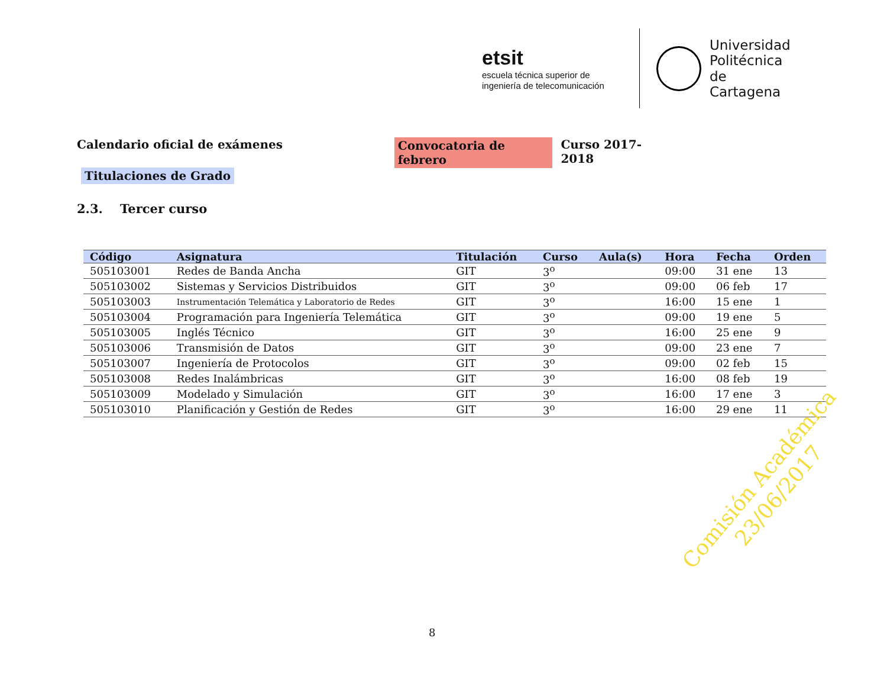etsit
escuela técnica superior de
ingeniería de telecomunicación
Universidad
Politécnica
de Cartagena
Calendario oficial de exámenes Convocatoria de febrero Curso 2017-2018
Titulaciones de Grado
2.3. Tercer curso
| Código | Asignatura | Titulación | Curso | Aula(s) | Hora | Fecha | Orden |
| --- | --- | --- | --- | --- | --- | --- | --- |
| 505103001 | Redes de Banda Ancha | GIT | 3<sup>o</sup> | | 09:00 | 31 ene | 13 |
| 505103002 | Sistemas y Servicios Distribuidos | GIT | 3<sup>o</sup> | | 09:00 | 06 feb | 17 |
| 505103003 | Instrumentación Telemática y Laboratorio de Redes | GIT | 3<sup>o</sup> | | 16:00 | 15 ene | 1 |
| 505103004 | Programación para Ingeniería Telemática | GIT | 3<sup>o</sup> | | 09:00 | 19 ene | 5 |
| 505103005 | Inglés Técnico | GIT | 3<sup>o</sup> | | 16:00 | 25 ene | 9 |
| 505103006 | Transmisión de Datos | GIT | 3<sup>o</sup> | | 09:00 | 23 ene | 7 |
| 505103007 | Ingeniería de Protocolos | GIT | 3<sup>o</sup> | | 09:00 | 02 feb | 15 |
| 505103008 | Redes Inalámbricas | GIT | 3<sup>o</sup> | | 16:00 | 08 feb | 19 |
| 505103009 | Modelado y Simulación | GIT | 3<sup>o</sup> | | 16:00 | 17 ene | 3 |
| 505103010 | Planificación y Gestión de Redes | GIT | 3<sup>o</sup> | | 16:00 | 29 ene | 11 |
Comisión Académica
23/06/2017
8